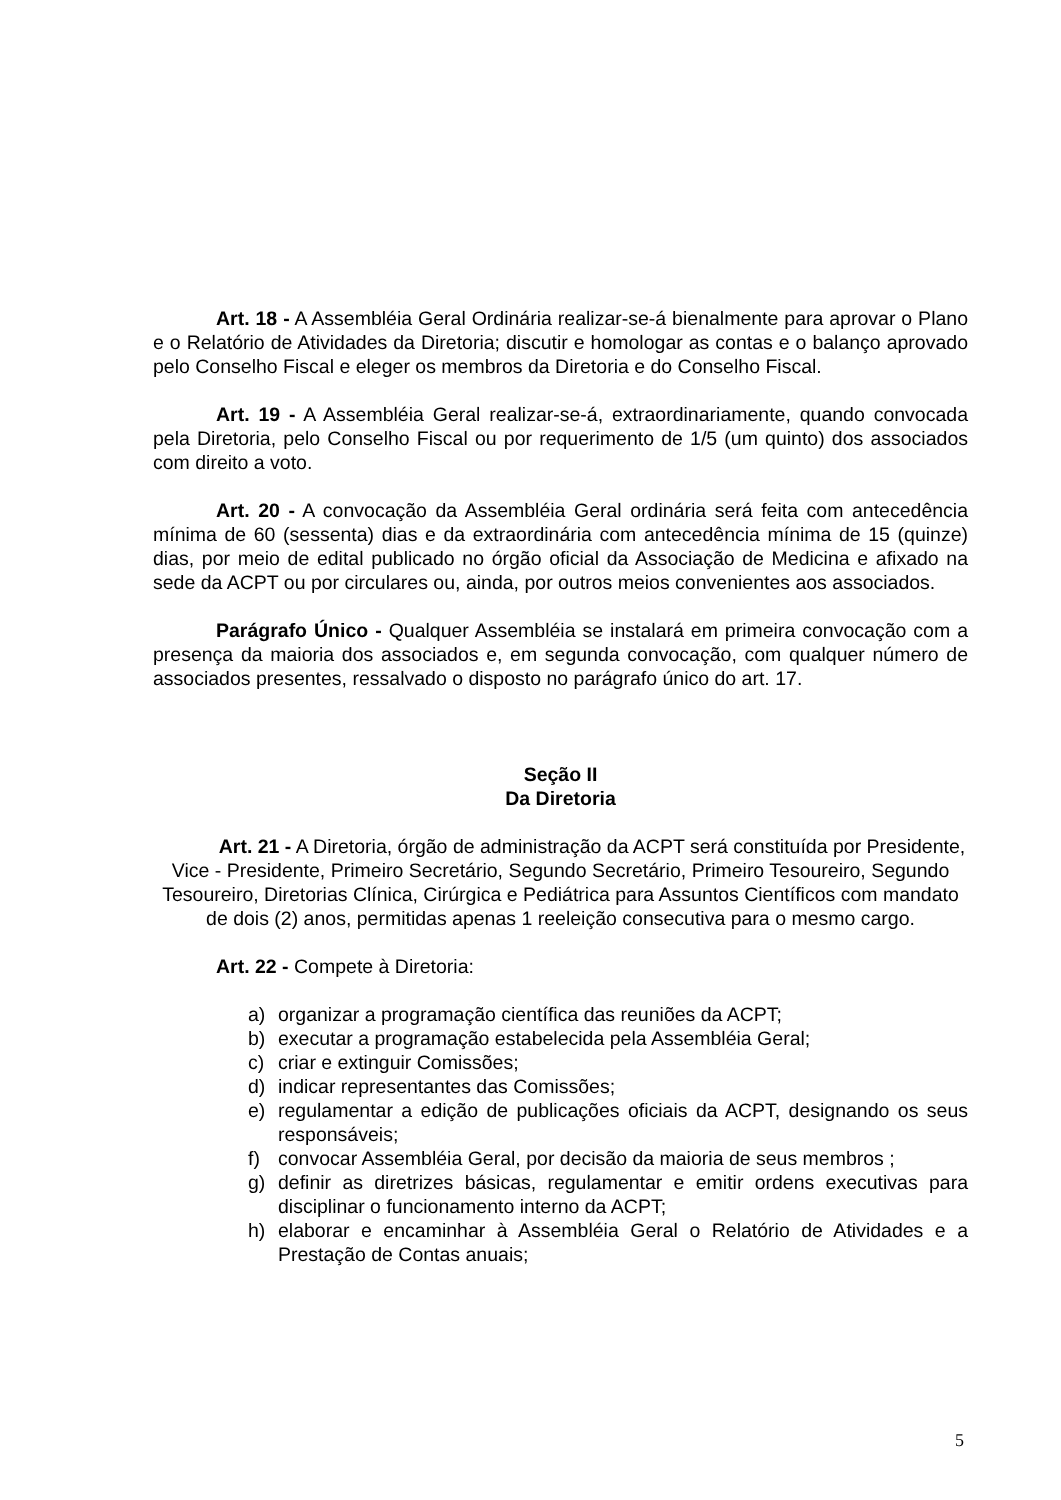Art. 18 - A Assembléia Geral Ordinária realizar-se-á bienalmente para aprovar o Plano e o Relatório de Atividades da Diretoria; discutir e homologar as contas e o balanço aprovado pelo Conselho Fiscal e eleger os membros da Diretoria e do Conselho Fiscal.
Art. 19 - A Assembléia Geral realizar-se-á, extraordinariamente, quando convocada pela Diretoria, pelo Conselho Fiscal ou por requerimento de 1/5 (um quinto) dos associados com direito a voto.
Art. 20 - A convocação da Assembléia Geral ordinária será feita com antecedência mínima de 60 (sessenta) dias e da extraordinária com antecedência mínima de 15 (quinze) dias, por meio de edital publicado no órgão oficial da Associação de Medicina e afixado na sede da ACPT ou por circulares ou, ainda, por outros meios convenientes aos associados.
Parágrafo Único - Qualquer Assembléia se instalará em primeira convocação com a presença da maioria dos associados e, em segunda convocação, com qualquer número de associados presentes, ressalvado o disposto no parágrafo único do art. 17.
Seção II
Da Diretoria
Art. 21 - A Diretoria, órgão de administração da ACPT será constituída por Presidente, Vice - Presidente, Primeiro Secretário, Segundo Secretário, Primeiro Tesoureiro, Segundo Tesoureiro, Diretorias Clínica, Cirúrgica e Pediátrica para Assuntos Científicos com mandato de dois (2) anos, permitidas apenas 1 reeleição consecutiva para o mesmo cargo.
Art. 22 - Compete à Diretoria:
a) organizar a programação científica das reuniões da ACPT;
b) executar a programação estabelecida pela Assembléia Geral;
c) criar e extinguir Comissões;
d) indicar representantes das Comissões;
e) regulamentar a edição de publicações oficiais da ACPT, designando os seus responsáveis;
f) convocar Assembléia Geral, por decisão da maioria de seus membros ;
g) definir as diretrizes básicas, regulamentar e emitir ordens executivas para disciplinar o funcionamento interno da ACPT;
h) elaborar e encaminhar à Assembléia Geral o Relatório de Atividades e a Prestação de Contas anuais;
5